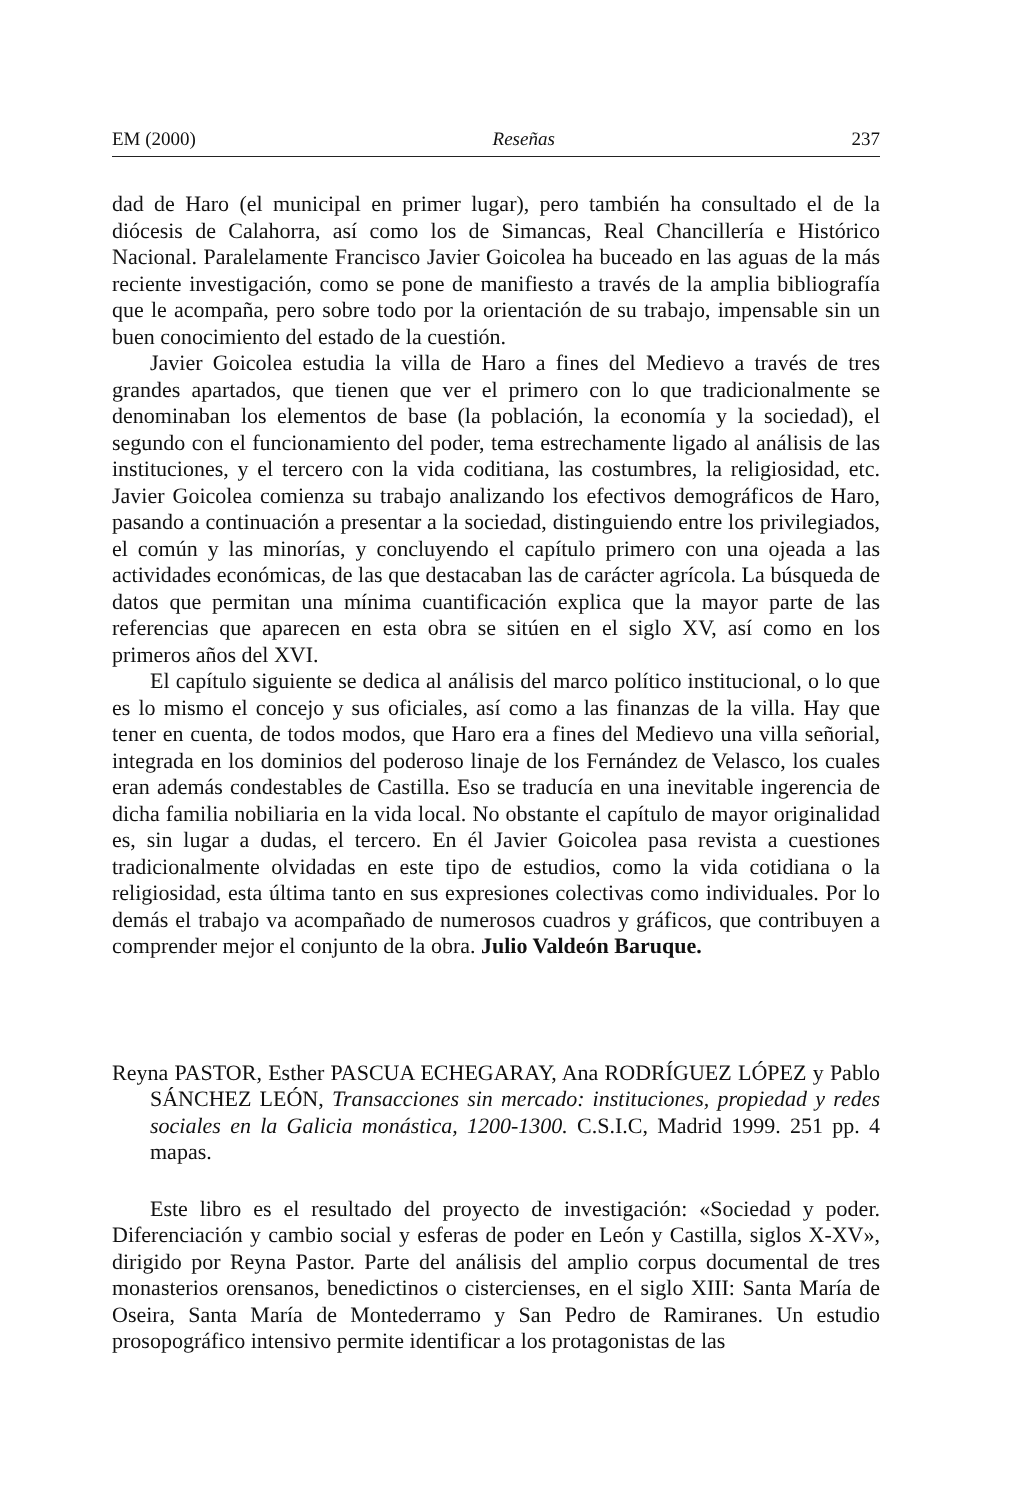EM (2000) Reseñas 237
dad de Haro (el municipal en primer lugar), pero también ha consultado el de la diócesis de Calahorra, así como los de Simancas, Real Chancillería e Histórico Nacional. Paralelamente Francisco Javier Goicolea ha buceado en las aguas de la más reciente investigación, como se pone de manifiesto a través de la amplia bibliografía que le acompaña, pero sobre todo por la orientación de su trabajo, impensable sin un buen conocimiento del estado de la cuestión.
Javier Goicolea estudia la villa de Haro a fines del Medievo a través de tres grandes apartados, que tienen que ver el primero con lo que tradicionalmente se denominaban los elementos de base (la población, la economía y la sociedad), el segundo con el funcionamiento del poder, tema estrechamente ligado al análisis de las instituciones, y el tercero con la vida coditiana, las costumbres, la religiosidad, etc. Javier Goicolea comienza su trabajo analizando los efectivos demográficos de Haro, pasando a continuación a presentar a la sociedad, distinguiendo entre los privilegiados, el común y las minorías, y concluyendo el capítulo primero con una ojeada a las actividades económicas, de las que destacaban las de carácter agrícola. La búsqueda de datos que permitan una mínima cuantificación explica que la mayor parte de las referencias que aparecen en esta obra se sitúen en el siglo XV, así como en los primeros años del XVI.
El capítulo siguiente se dedica al análisis del marco político institucional, o lo que es lo mismo el concejo y sus oficiales, así como a las finanzas de la villa. Hay que tener en cuenta, de todos modos, que Haro era a fines del Medievo una villa señorial, integrada en los dominios del poderoso linaje de los Fernández de Velasco, los cuales eran además condestables de Castilla. Eso se traducía en una inevitable ingerencia de dicha familia nobiliaria en la vida local. No obstante el capítulo de mayor originalidad es, sin lugar a dudas, el tercero. En él Javier Goicolea pasa revista a cuestiones tradicionalmente olvidadas en este tipo de estudios, como la vida cotidiana o la religiosidad, esta última tanto en sus expresiones colectivas como individuales. Por lo demás el trabajo va acompañado de numerosos cuadros y gráficos, que contribuyen a comprender mejor el conjunto de la obra. Julio Valdeón Baruque.
Reyna PASTOR, Esther PASCUA ECHEGARAY, Ana RODRÍGUEZ LÓPEZ y Pablo SÁNCHEZ LEÓN, Transacciones sin mercado: instituciones, propiedad y redes sociales en la Galicia monástica, 1200-1300. C.S.I.C, Madrid 1999. 251 pp. 4 mapas.
Este libro es el resultado del proyecto de investigación: «Sociedad y poder. Diferenciación y cambio social y esferas de poder en León y Castilla, siglos X-XV», dirigido por Reyna Pastor. Parte del análisis del amplio corpus documental de tres monasterios orensanos, benedictinos o cistercienses, en el siglo XIII: Santa María de Oseira, Santa María de Montederramo y San Pedro de Ramiranes. Un estudio prosopográfico intensivo permite identificar a los protagonistas de las